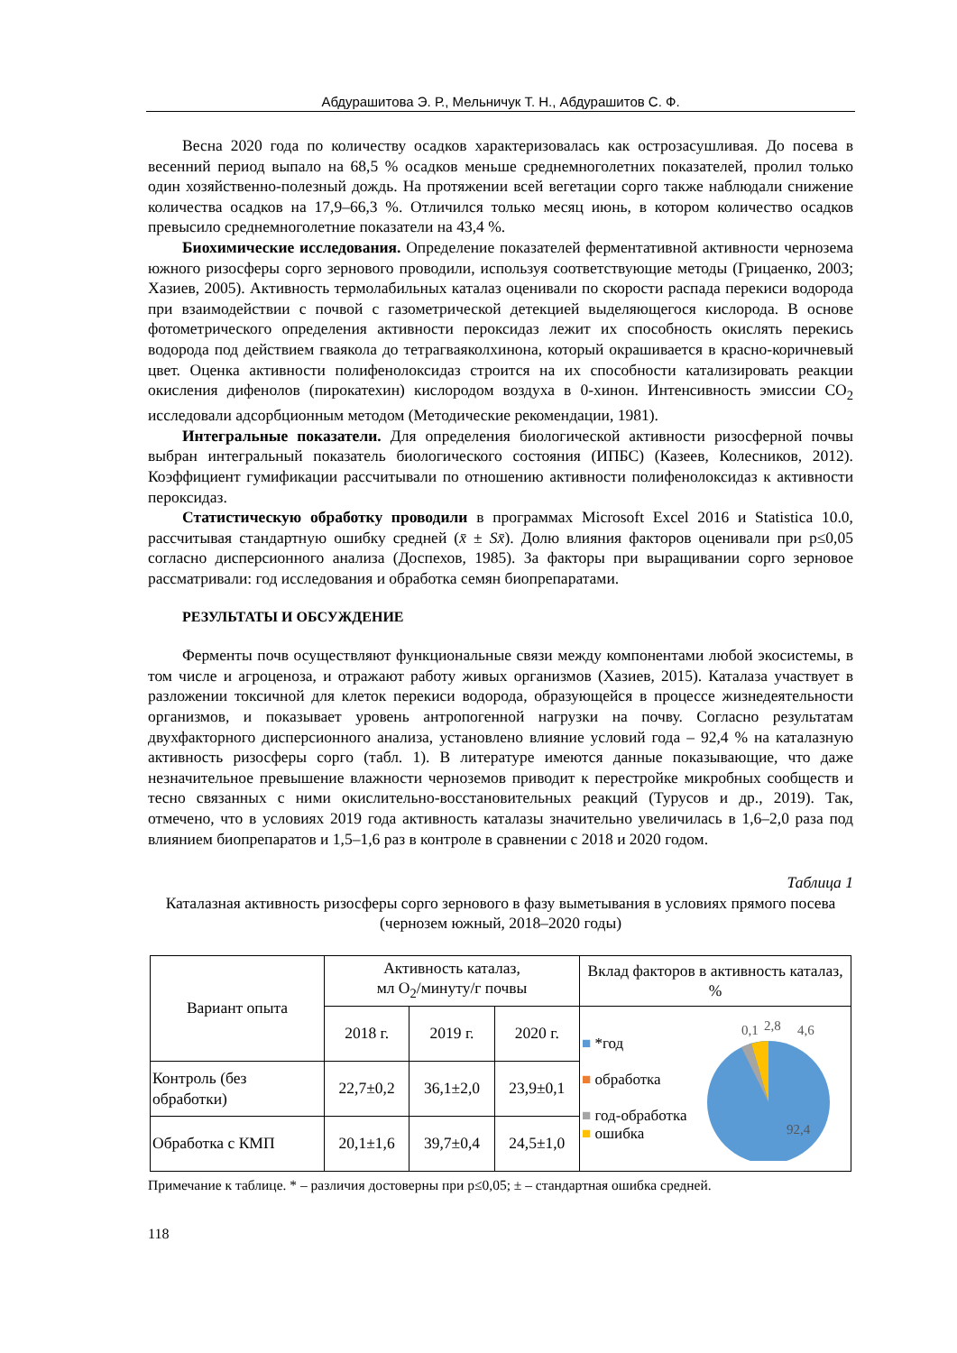Абдурашитова Э. Р., Мельничук Т. Н., Абдурашитов С. Ф.
Весна 2020 года по количеству осадков характеризовалась как острозасушливая. До посева в весенний период выпало на 68,5 % осадков меньше среднемноголетних показателей, пролил только один хозяйственно-полезный дождь. На протяжении всей вегетации сорго также наблюдали снижение количества осадков на 17,9–66,3 %. Отличился только месяц июнь, в котором количество осадков превысило среднемноголетние показатели на 43,4 %.
Биохимические исследования. Определение показателей ферментативной активности чернозема южного ризосферы сорго зернового проводили, используя соответствующие методы (Грицаенко, 2003; Хазиев, 2005). Активность термолабильных каталаз оценивали по скорости распада перекиси водорода при взаимодействии с почвой с газометрической детекцией выделяющегося кислорода. В основе фотометрического определения активности пероксидаз лежит их способность окислять перекись водорода под действием гваякола до тетрагваяколхинона, который окрашивается в красно-коричневый цвет. Оценка активности полифенолоксидаз строится на их способности катализировать реакции окисления дифенолов (пирокатехин) кислородом воздуха в 0-хинон. Интенсивность эмиссии СО<sub>2</sub> исследовали адсорбционным методом (Методические рекомендации, 1981).
Интегральные показатели. Для определения биологической активности ризосферной почвы выбран интегральный показатель биологического состояния (ИПБС) (Казеев, Колесников, 2012). Коэффициент гумификации рассчитывали по отношению активности полифенолоксидаз к активности пероксидаз.
Статистическую обработку проводили в программах Microsoft Excel 2016 и Statistica 10.0, рассчитывая стандартную ошибку средней (x̄ ± Sx̄). Долю влияния факторов оценивали при p≤0,05 согласно дисперсионного анализа (Доспехов, 1985). За факторы при выращивании сорго зерновое рассматривали: год исследования и обработка семян биопрепаратами.
РЕЗУЛЬТАТЫ И ОБСУЖДЕНИЕ
Ферменты почв осуществляют функциональные связи между компонентами любой экосистемы, в том числе и агроценоза, и отражают работу живых организмов (Хазиев, 2015). Каталаза участвует в разложении токсичной для клеток перекиси водорода, образующейся в процессе жизнедеятельности организмов, и показывает уровень антропогенной нагрузки на почву. Согласно результатам двухфакторного дисперсионного анализа, установлено влияние условий года – 92,4 % на каталазную активность ризосферы сорго (табл. 1). В литературе имеются данные показывающие, что даже незначительное превышение влажности черноземов приводит к перестройке микробных сообществ и тесно связанных с ними окислительно-восстановительных реакций (Турусов и др., 2019). Так, отмечено, что в условиях 2019 года активность каталазы значительно увеличилась в 1,6–2,0 раза под влиянием биопрепаратов и 1,5–1,6 раз в контроле в сравнении с 2018 и 2020 годом.
Таблица 1
Каталазная активность ризосферы сорго зернового в фазу выметывания в условиях прямого посева (чернозем южный, 2018–2020 годы)
| Вариант опыта | Активность каталаз, мл О<sub>2</sub>/минуту/г почвы | | | Вклад факторов в активность каталаз, % |
| --- | --- | --- | --- | --- |
| | 2018 г. | 2019 г. | 2020 г. | ■ *год ■ обработка ■ год-обработка ■ ошибка 0,1 2,8 4,6 92,4 |
| Контроль (без обработки) | 22,7±0,2 | 36,1±2,0 | 23,9±0,1 | |
| Обработка с КМП | 20,1±1,6 | 39,7±0,4 | 24,5±1,0 | |
Примечание к таблице. * – различия достоверны при p≤0,05; ± – стандартная ошибка средней.
118